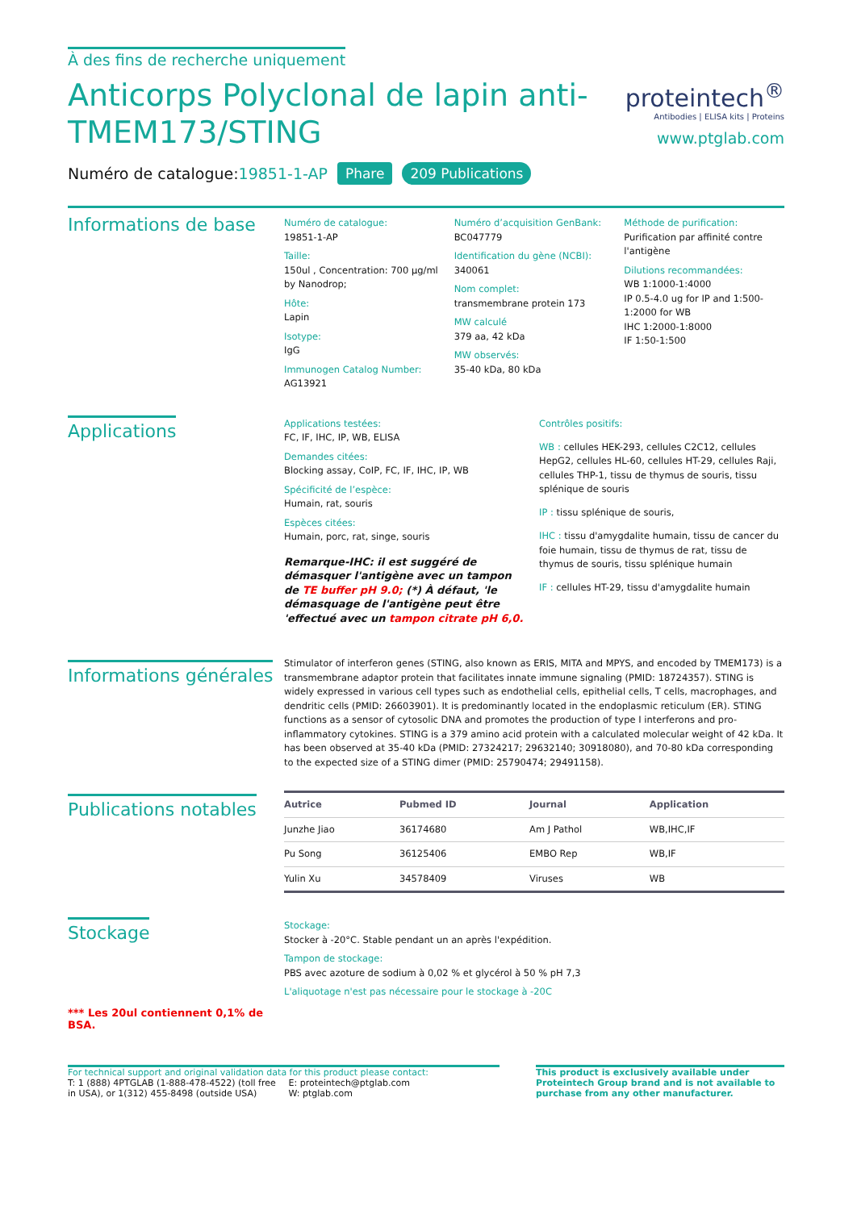À des fins de recherche uniquement
Anticorps Polyclonal de lapin anti-
TMEM173/STING
proteintech<sup>®</sup>
Antibodies | ELISA kits | Proteins
www.ptglab.com
Numéro de catalogue:19851-1-AP Phare 209 Publications
Informations de base
Numéro de catalogue:
19851-1-AP
Taille:
150ul , Concentration: 700 μg/ml by Nanodrop;
Hôte:
Lapin
Isotype:
IgG
Immunogen Catalog Number:
AG13921
Numéro d’acquisition GenBank:
BC047779
Identification du gène (NCBI):
340061
Nom complet:
transmembrane protein 173
MW calculé
379 aa, 42 kDa
MW observés:
35-40 kDa, 80 kDa
Méthode de purification:
Purification par affinité contre l'antigène
Dilutions recommandées:
WB 1:1000-1:4000
IP 0.5-4.0 ug for IP and 1:500-1:2000 for WB
IHC 1:2000-1:8000
IF 1:50-1:500
Applications
Applications testées:
FC, IF, IHC, IP, WB, ELISA
Demandes citées:
Blocking assay, CoIP, FC, IF, IHC, IP, WB
Spécificité de l’espèce:
Humain, rat, souris
Espèces citées:
Humain, porc, rat, singe, souris
Remarque-IHC: il est suggéré de démasquer l'antigène avec un tampon de TE buffer pH 9.0; (*) À défaut, 'le démasquage de l'antigène peut être 'effectué avec un tampon citrate pH 6,0.
Contrôles positifs:
WB : cellules HEK-293, cellules C2C12, cellules HepG2, cellules HL-60, cellules HT-29, cellules Raji, cellules THP-1, tissu de thymus de souris, tissu splénique de souris
IP : tissu splénique de souris,
IHC : tissu d'amygdalite humain, tissu de cancer du foie humain, tissu de thymus de rat, tissu de thymus de souris, tissu splénique humain
IF : cellules HT-29, tissu d'amygdalite humain
Informations générales
Stimulator of interferon genes (STING, also known as ERIS, MITA and MPYS, and encoded by TMEM173) is a transmembrane adaptor protein that facilitates innate immune signaling (PMID: 18724357). STING is widely expressed in various cell types such as endothelial cells, epithelial cells, T cells, macrophages, and dendritic cells (PMID: 26603901). It is predominantly located in the endoplasmic reticulum (ER). STING functions as a sensor of cytosolic DNA and promotes the production of type I interferons and pro-inflammatory cytokines. STING is a 379 amino acid protein with a calculated molecular weight of 42 kDa. It has been observed at 35-40 kDa (PMID: 27324217; 29632140; 30918080), and 70-80 kDa corresponding to the expected size of a STING dimer (PMID: 25790474; 29491158).
Publications notables
| Autrice | Pubmed ID | Journal | Application |
| --- | --- | --- | --- |
| Junzhe Jiao | 36174680 | Am J Pathol | WB,IHC,IF |
| Pu Song | 36125406 | EMBO Rep | WB,IF |
| Yulin Xu | 34578409 | Viruses | WB |
Stockage
*** Les 20ul contiennent 0,1% de BSA.
Stockage:
Stocker à -20°C. Stable pendant un an après l'expédition.
Tampon de stockage:
PBS avec azoture de sodium à 0,02 % et glycérol à 50 % pH 7,3
L'aliquotage n'est pas nécessaire pour le stockage à -20C
For technical support and original validation data for this product please contact:
T: 1 (888) 4PTGLAB (1-888-478-4522) (toll free in USA), or 1(312) 455-8498 (outside USA)
E: proteintech@ptglab.com
W: ptglab.com
This product is exclusively available under Proteintech Group brand and is not available to purchase from any other manufacturer.